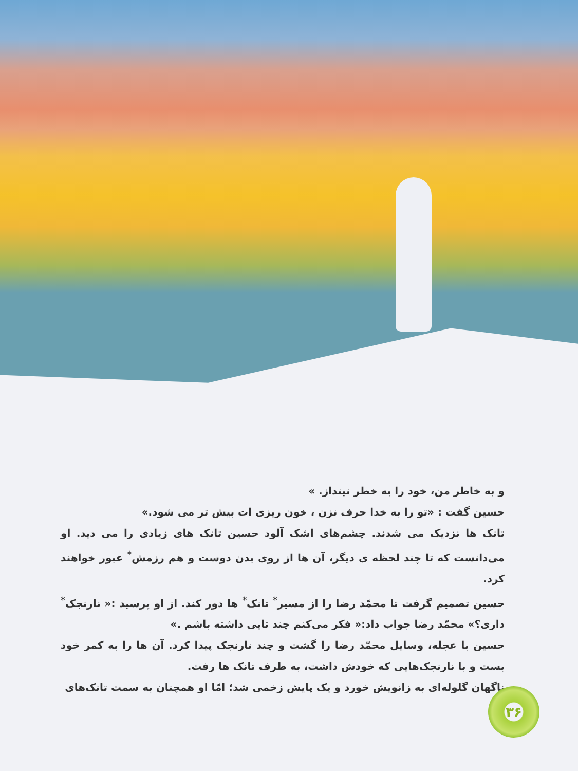و به خاطر من، خود را به خطر نینداز. »
حسین گفت : «تو را به خدا حرف نزن ، خون ریزی ات بیش تر می شود.»
تانک ها نزدیک می شدند. چشم‌های اشک آلود حسین تانک های زیادی را می دید. او می‌دانست که تا چند لحظه ی دیگر، آن ها از روی بدن دوست و هم رزمش<sup>*</sup> عبور خواهند کرد.
حسین تصمیم گرفت تا محمّد رضا را از مسیر<sup>*</sup> تانک<sup>*</sup> ها دور کند. از او پرسید :« نارنجک<sup>*</sup> داری؟» محمّد رضا جواب داد:« فکر می‌کنم چند تایی داشته باشم .»
حسین با عجله، وسایل محمّد رضا را گشت و چند نارنجک پیدا کرد. آن ها را به کمر خود بست و با نارنجک‌هایی که خودش داشت، به طرف تانک ها رفت.
ناگهان گلوله‌ای به زانویش خورد و یک پایش زخمی شد؛ امّا او همچنان به سمت تانک‌های
۳۶